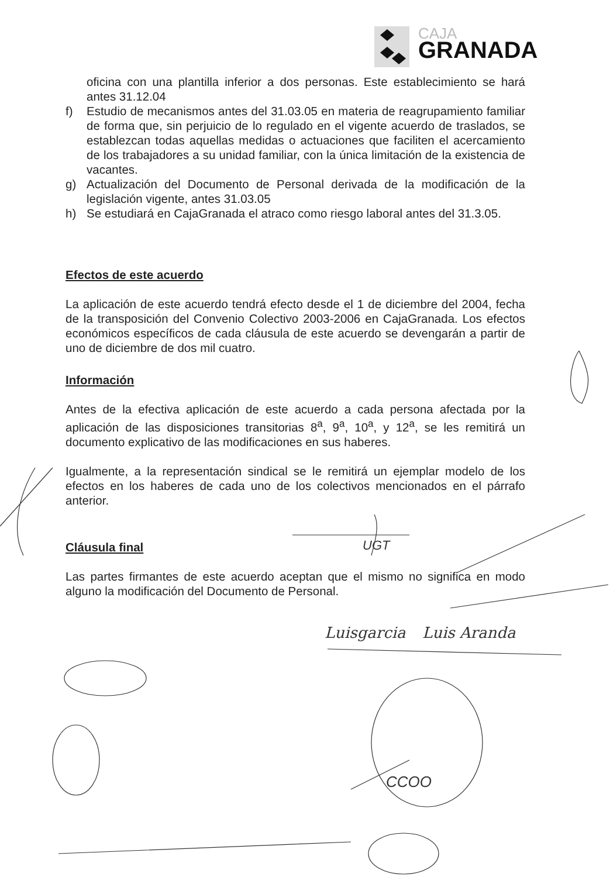CAJA
GRANADA
oficina con una plantilla inferior a dos personas. Este establecimiento se hará antes 31.12.04
f) Estudio de mecanismos antes del 31.03.05 en materia de reagrupamiento familiar de forma que, sin perjuicio de lo regulado en el vigente acuerdo de traslados, se establezcan todas aquellas medidas o actuaciones que faciliten el acercamiento de los trabajadores a su unidad familiar, con la única limitación de la existencia de vacantes.
g) Actualización del Documento de Personal derivada de la modificación de la legislación vigente, antes 31.03.05
h) Se estudiará en CajaGranada el atraco como riesgo laboral antes del 31.3.05.
Efectos de este acuerdo
La aplicación de este acuerdo tendrá efecto desde el 1 de diciembre del 2004, fecha de la transposición del Convenio Colectivo 2003-2006 en CajaGranada. Los efectos económicos específicos de cada cláusula de este acuerdo se devengarán a partir de uno de diciembre de dos mil cuatro.
Información
Antes de la efectiva aplicación de este acuerdo a cada persona afectada por la aplicación de las disposiciones transitorias 8<sup>a</sup>, 9<sup>a</sup>, 10<sup>a</sup>, y 12<sup>a</sup>, se les remitirá un documento explicativo de las modificaciones en sus haberes.
Igualmente, a la representación sindical se le remitirá un ejemplar modelo de los efectos en los haberes de cada uno de los colectivos mencionados en el párrafo anterior.
Cláusula final
Las partes firmantes de este acuerdo aceptan que el mismo no significa en modo alguno la modificación del Documento de Personal.
Luisgarcia Luis Aranda
UGT
CCOO